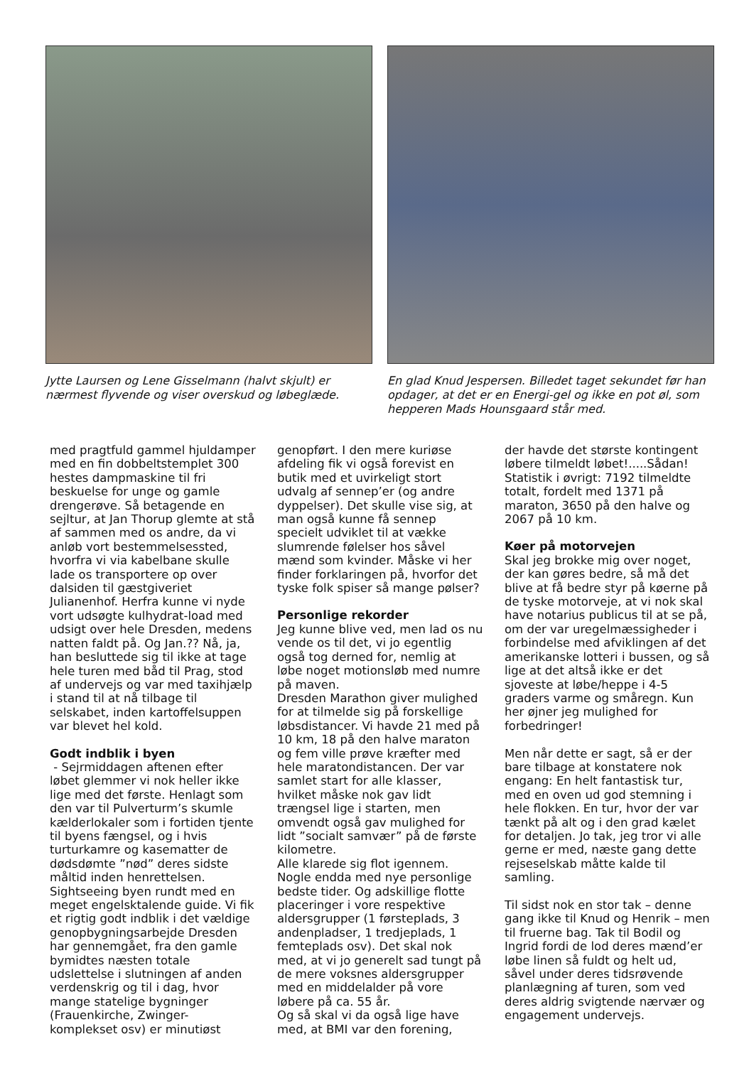Jytte Laursen og Lene Gisselmann (halvt skjult) er nærmest flyvende og viser overskud og løbeglæde.
En glad Knud Jespersen. Billedet taget sekundet før han opdager, at det er en Energi-gel og ikke en pot øl, som hepperen Mads Hounsgaard står med.
med pragtfuld gammel hjuldamper med en fin dobbeltstemplet 300 hestes dampmaskine til fri beskuelse for unge og gamle drengerøve. Så betagende en sejltur, at Jan Thorup glemte at stå af sammen med os andre, da vi anløb vort bestemmelsessted, hvorfra vi via kabelbane skulle lade os transportere op over dalsiden til gæstgiveriet Julianenhof. Herfra kunne vi nyde vort udsøgte kulhydrat-load med udsigt over hele Dresden, medens natten faldt på. Og Jan.?? Nå, ja, han besluttede sig til ikke at tage hele turen med båd til Prag, stod af undervejs og var med taxihjælp i stand til at nå tilbage til selskabet, inden kartoffelsuppen var blevet hel kold.
Godt indblik i byen
- Sejrmiddagen aftenen efter løbet glemmer vi nok heller ikke lige med det første. Henlagt som den var til Pulverturm’s skumle kælderlokaler som i fortiden tjente til byens fængsel, og i hvis turturkamre og kasematter de dødsdømte ”nød” deres sidste måltid inden henrettelsen. Sightseeing byen rundt med en meget engelsktalende guide. Vi fik et rigtig godt indblik i det vældige genopbygningsarbejde Dresden har gennemgået, fra den gamle bymidtes næsten totale udslettelse i slutningen af anden verdenskrig og til i dag, hvor mange statelige bygninger (Frauenkirche, Zwinger-komplekset osv) er minutiøst
genopført. I den mere kuriøse afdeling fik vi også forevist en butik med et uvirkeligt stort udvalg af sennep’er (og andre dyppelser). Det skulle vise sig, at man også kunne få sennep specielt udviklet til at vække slumrende følelser hos såvel mænd som kvinder. Måske vi her finder forklaringen på, hvorfor det tyske folk spiser så mange pølser?
Personlige rekorder
Jeg kunne blive ved, men lad os nu vende os til det, vi jo egentlig også tog derned for, nemlig at løbe noget motionsløb med numre på maven.
Dresden Marathon giver mulighed for at tilmelde sig på forskellige løbsdistancer. Vi havde 21 med på 10 km, 18 på den halve maraton og fem ville prøve kræfter med hele maratondistancen. Der var samlet start for alle klasser, hvilket måske nok gav lidt trængsel lige i starten, men omvendt også gav mulighed for lidt ”socialt samvær” på de første kilometre.
Alle klarede sig flot igennem. Nogle endda med nye personlige bedste tider. Og adskillige flotte placeringer i vore respektive aldersgrupper (1 førsteplads, 3 andenpladser, 1 tredjeplads, 1 femteplads osv). Det skal nok med, at vi jo generelt sad tungt på de mere voksnes aldersgrupper med en middelalder på vore løbere på ca. 55 år.
Og så skal vi da også lige have med, at BMI var den forening,
der havde det største kontingent løbere tilmeldt løbet!.....Sådan! Statistik i øvrigt: 7192 tilmeldte totalt, fordelt med 1371 på maraton, 3650 på den halve og 2067 på 10 km.
Køer på motorvejen
Skal jeg brokke mig over noget, der kan gøres bedre, så må det blive at få bedre styr på køerne på de tyske motorveje, at vi nok skal have notarius publicus til at se på, om der var uregelmæssigheder i forbindelse med afviklingen af det amerikanske lotteri i bussen, og så lige at det altså ikke er det sjoveste at løbe/heppe i 4-5 graders varme og småregn. Kun her øjner jeg mulighed for forbedringer!
Men når dette er sagt, så er der bare tilbage at konstatere nok engang: En helt fantastisk tur, med en oven ud god stemning i hele flokken. En tur, hvor der var tænkt på alt og i den grad kælet for detaljen. Jo tak, jeg tror vi alle gerne er med, næste gang dette rejseselskab måtte kalde til samling.
Til sidst nok en stor tak – denne gang ikke til Knud og Henrik – men til fruerne bag. Tak til Bodil og Ingrid fordi de lod deres mænd’er løbe linen så fuldt og helt ud, såvel under deres tidsrøvende planlægning af turen, som ved deres aldrig svigtende nærvær og engagement undervejs.